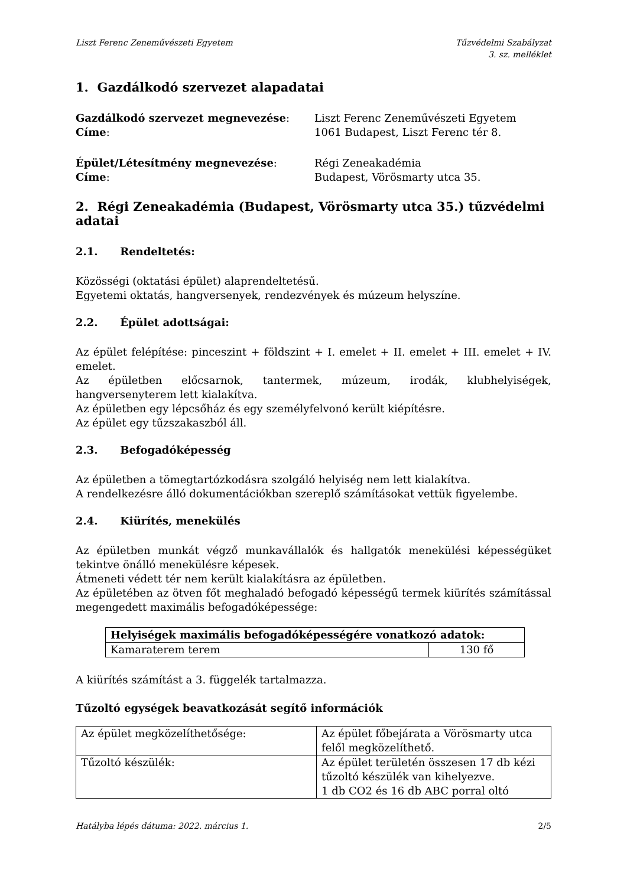Liszt Ferenc Zeneművészeti Egyetem
Tűzvédelmi Szabályzat
3. sz. melléklet
1. Gazdálkodó szervezet alapadatai
Gazdálkodó szervezet megnevezése: Liszt Ferenc Zeneművészeti Egyetem
Címe: 1061 Budapest, Liszt Ferenc tér 8.
Épület/Létesítmény megnevezése: Régi Zeneakadémia
Címe: Budapest, Vörösmarty utca 35.
2. Régi Zeneakadémia (Budapest, Vörösmarty utca 35.) tűzvédelmi adatai
2.1. Rendeltetés:
Közösségi (oktatási épület) alaprendeltetésű.
Egyetemi oktatás, hangversenyek, rendezvények és múzeum helyszíne.
2.2. Épület adottságai:
Az épület felépítése: pinceszint + földszint + I. emelet + II. emelet + III. emelet + IV. emelet.
Az épületben előcsarnok, tantermek, múzeum, irodák, klubhelyiségek, hangversenyterem lett kialakítva.
Az épületben egy lépcsőház és egy személyfelvonó került kiépítésre.
Az épület egy tűzszakaszból áll.
2.3. Befogadóképesség
Az épületben a tömegtartózkodásra szolgáló helyiség nem lett kialakítva.
A rendelkezésre álló dokumentációkban szereplő számításokat vettük figyelembe.
2.4. Kiürítés, menekülés
Az épületben munkát végző munkavállalók és hallgatók menekülési képességüket tekintve önálló menekülésre képesek.
Átmeneti védett tér nem került kialakításra az épületben.
Az épületében az ötven főt meghaladó befogadó képességű termek kiürítés számítással megengedett maximális befogadóképessége:
| Helyiségek maximális befogadóképességére vonatkozó adatok: | |
| Kamaraterem terem | 130 fő |
A kiürítés számítást a 3. függelék tartalmazza.
Tűzoltó egységek beavatkozását segítő információk
| Az épület megközelíthetősége: | Az épület főbejárata a Vörösmarty utca felől megközelíthető. |
| Tűzoltó készülék: | Az épület területén összesen 17 db kézi tűzoltó készülék van kihelyezve. 1 db CO2 és 16 db ABC porral oltó |
Hatályba lépés dátuma: 2022. március 1.
2/5